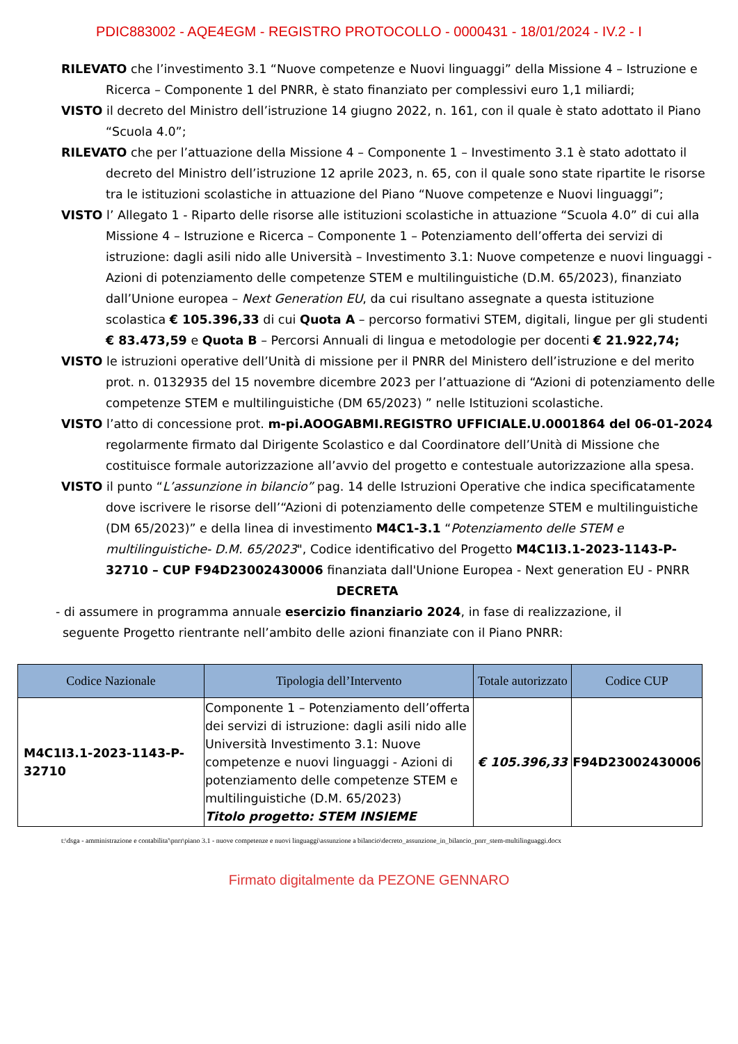PDIC883002 - AQE4EGM - REGISTRO PROTOCOLLO - 0000431 - 18/01/2024 - IV.2 - I
RILEVATO che l’investimento 3.1 “Nuove competenze e Nuovi linguaggi” della Missione 4 – Istruzione e Ricerca – Componente 1 del PNRR, è stato finanziato per complessivi euro 1,1 miliardi;
VISTO il decreto del Ministro dell’istruzione 14 giugno 2022, n. 161, con il quale è stato adottato il Piano “Scuola 4.0”;
RILEVATO che per l’attuazione della Missione 4 – Componente 1 – Investimento 3.1 è stato adottato il decreto del Ministro dell’istruzione 12 aprile 2023, n. 65, con il quale sono state ripartite le risorse tra le istituzioni scolastiche in attuazione del Piano “Nuove competenze e Nuovi linguaggi”;
VISTO l’ Allegato 1 - Riparto delle risorse alle istituzioni scolastiche in attuazione “Scuola 4.0” di cui alla Missione 4 – Istruzione e Ricerca – Componente 1 – Potenziamento dell’offerta dei servizi di istruzione: dagli asili nido alle Università – Investimento 3.1: Nuove competenze e nuovi linguaggi - Azioni di potenziamento delle competenze STEM e multilinguistiche (D.M. 65/2023), finanziato dall’Unione europea – Next Generation EU, da cui risultano assegnate a questa istituzione scolastica € 105.396,33 di cui Quota A – percorso formativi STEM, digitali, lingue per gli studenti € 83.473,59 e Quota B – Percorsi Annuali di lingua e metodologie per docenti € 21.922,74;
VISTO le istruzioni operative dell’Unità di missione per il PNRR del Ministero dell’istruzione e del merito prot. n. 0132935 del 15 novembre dicembre 2023 per l’attuazione di “Azioni di potenziamento delle competenze STEM e multilinguistiche (DM 65/2023) ” nelle Istituzioni scolastiche.
VISTO l’atto di concessione prot. m-pi.AOOGABMI.REGISTRO UFFICIALE.U.0001864 del 06-01-2024 regolarmente firmato dal Dirigente Scolastico e dal Coordinatore dell’Unità di Missione che costituisce formale autorizzazione all’avvio del progetto e contestuale autorizzazione alla spesa.
VISTO il punto “L’assunzione in bilancio” pag. 14 delle Istruzioni Operative che indica specificatamente dove iscrivere le risorse dell’“Azioni di potenziamento delle competenze STEM e multilinguistiche (DM 65/2023)” e della linea di investimento M4C1-3.1 “Potenziamento delle STEM e multilinguistiche- D.M. 65/2023", Codice identificativo del Progetto M4C1I3.1-2023-1143-P-32710 – CUP F94D23002430006 finanziata dall'Unione Europea - Next generation EU - PNRR
DECRETA
- di assumere in programma annuale esercizio finanziario 2024, in fase di realizzazione, il seguente Progetto rientrante nell’ambito delle azioni finanziate con il Piano PNRR:
| Codice Nazionale | Tipologia dell’Intervento | Totale autorizzato | Codice CUP |
| --- | --- | --- | --- |
| M4C1I3.1-2023-1143-P-32710 | Componente 1 – Potenziamento dell’offerta dei servizi di istruzione: dagli asili nido alle Università Investimento 3.1: Nuove competenze e nuovi linguaggi - Azioni di potenziamento delle competenze STEM e multilinguistiche (D.M. 65/2023) Titolo progetto: STEM INSIEME | € 105.396,33 | F94D23002430006 |
t:\dsga - amministrazione e contabilita'\pnrr\piano 3.1 - nuove competenze e nuovi linguaggi\assunzione a bilancio\decreto_assunzione_in_bilancio_pnrr_stem-multilinguaggi.docx
Firmato digitalmente da PEZONE GENNARO